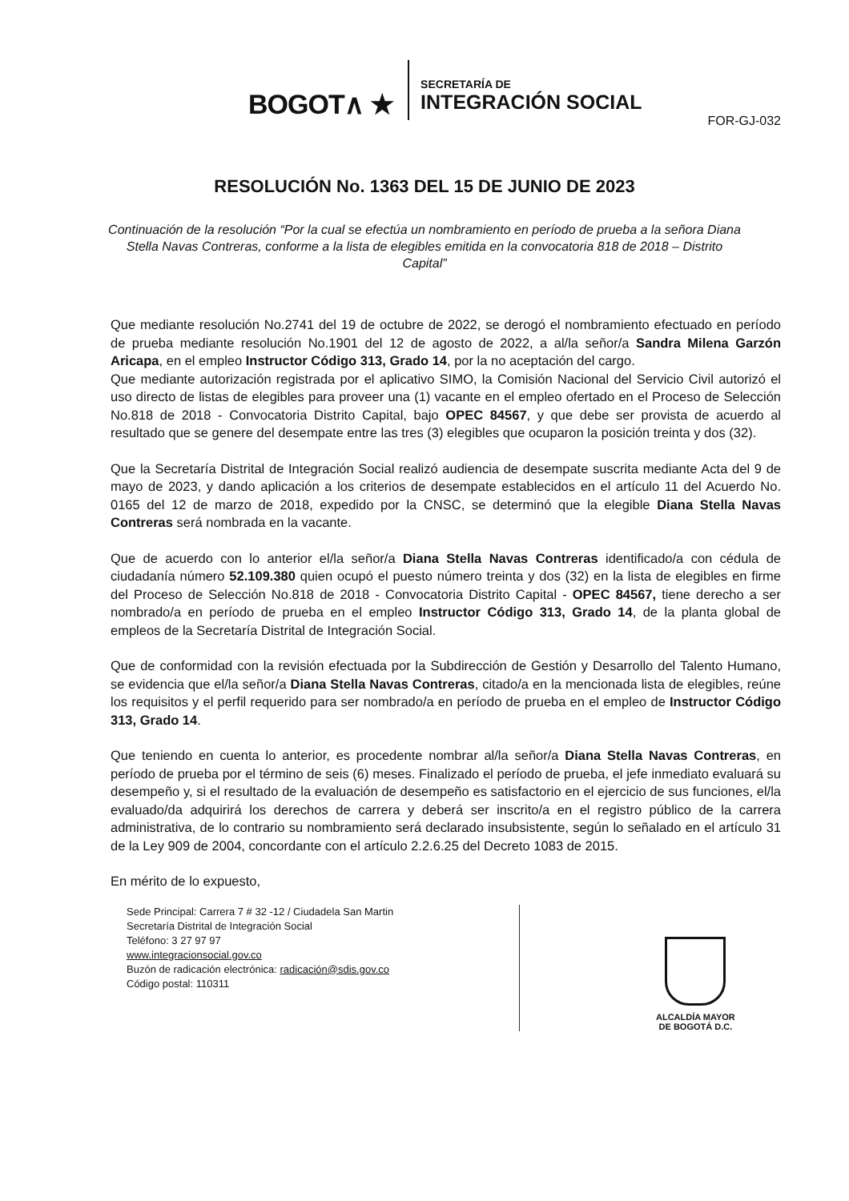BOGOT∧ ★
SECRETARÍA DE
INTEGRACIÓN SOCIAL
FOR-GJ-032
RESOLUCIÓN No. 1363 DEL 15 DE JUNIO DE 2023
Continuación de la resolución “Por la cual se efectúa un nombramiento en período de prueba a la señora Diana Stella Navas Contreras, conforme a la lista de elegibles emitida en la convocatoria 818 de 2018 – Distrito Capital”
Que mediante resolución No.2741 del 19 de octubre de 2022, se derogó el nombramiento efectuado en período de prueba mediante resolución No.1901 del 12 de agosto de 2022, a al/la señor/a Sandra Milena Garzón Aricapa, en el empleo Instructor Código 313, Grado 14, por la no aceptación del cargo.
Que mediante autorización registrada por el aplicativo SIMO, la Comisión Nacional del Servicio Civil autorizó el uso directo de listas de elegibles para proveer una (1) vacante en el empleo ofertado en el Proceso de Selección No.818 de 2018 - Convocatoria Distrito Capital, bajo OPEC 84567, y que debe ser provista de acuerdo al resultado que se genere del desempate entre las tres (3) elegibles que ocuparon la posición treinta y dos (32).
Que la Secretaría Distrital de Integración Social realizó audiencia de desempate suscrita mediante Acta del 9 de mayo de 2023, y dando aplicación a los criterios de desempate establecidos en el artículo 11 del Acuerdo No. 0165 del 12 de marzo de 2018, expedido por la CNSC, se determinó que la elegible Diana Stella Navas Contreras será nombrada en la vacante.
Que de acuerdo con lo anterior el/la señor/a Diana Stella Navas Contreras identificado/a con cédula de ciudadanía número 52.109.380 quien ocupó el puesto número treinta y dos (32) en la lista de elegibles en firme del Proceso de Selección No.818 de 2018 - Convocatoria Distrito Capital - OPEC 84567, tiene derecho a ser nombrado/a en período de prueba en el empleo Instructor Código 313, Grado 14, de la planta global de empleos de la Secretaría Distrital de Integración Social.
Que de conformidad con la revisión efectuada por la Subdirección de Gestión y Desarrollo del Talento Humano, se evidencia que el/la señor/a Diana Stella Navas Contreras, citado/a en la mencionada lista de elegibles, reúne los requisitos y el perfil requerido para ser nombrado/a en período de prueba en el empleo de Instructor Código 313, Grado 14.
Que teniendo en cuenta lo anterior, es procedente nombrar al/la señor/a Diana Stella Navas Contreras, en período de prueba por el término de seis (6) meses. Finalizado el período de prueba, el jefe inmediato evaluará su desempeño y, si el resultado de la evaluación de desempeño es satisfactorio en el ejercicio de sus funciones, el/la evaluado/da adquirirá los derechos de carrera y deberá ser inscrito/a en el registro público de la carrera administrativa, de lo contrario su nombramiento será declarado insubsistente, según lo señalado en el artículo 31 de la Ley 909 de 2004, concordante con el artículo 2.2.6.25 del Decreto 1083 de 2015.
En mérito de lo expuesto,
Sede Principal: Carrera 7 # 32 -12 / Ciudadela San Martin
Secretaría Distrital de Integración Social
Teléfono: 3 27 97 97
www.integracionsocial.gov.co
Buzón de radicación electrónica: radicación@sdis.gov.co
Código postal: 110311
ALCALDÍA MAYOR
DE BOGOTÁ D.C.